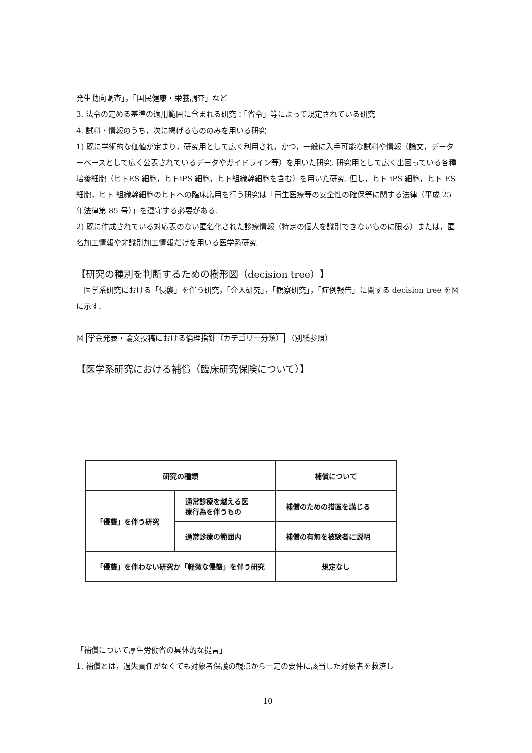発生動向調査」，「国民健康・栄養調査」など
3. 法令の定める基準の適用範囲に含まれる研究：「省令」等によって規定されている研究
4. 試料・情報のうち，次に掲げるもののみを用いる研究
1) 既に学術的な価値が定まり，研究用として広く利用され，かつ，一般に入手可能な試料や情報（論文，データーベースとして広く公表されているデータやガイドライン等）を用いた研究. 研究用として広く出回っている各種培養細胞（ヒトES 細胞，ヒトiPS 細胞，ヒト組織幹細胞を含む）を用いた研究. 但し，ヒト iPS 細胞，ヒト ES 細胞，ヒト 組織幹細胞のヒトへの臨床応用を行う研究は「再生医療等の安全性の確保等に関する法律（平成 25 年法律第 85 号）」を遵守する必要がある.
2) 既に作成されている対応表のない匿名化された診療情報（特定の個人を識別できないものに限る）または，匿名加工情報や非識別加工情報だけを用いる医学系研究
【研究の種別を判断するための樹形図（decision tree）】
　医学系研究における「侵襲」を伴う研究，「介入研究」，「観察研究」，「症例報告」に関する decision tree を図に示す.
図 学会発表・論文投稿における倫理指針（カテゴリー分類） （別紙参照）
【医学系研究における補償（臨床研究保険について）】
| 研究の種類 | | 補償について |
| --- | --- | --- |
| 「侵襲」を伴う研究 | 通常診療を越える医 療行為を伴うもの | 補償のための措置を講じる |
| | 通常診療の範囲内 | 補償の有無を被験者に説明 |
| 「侵襲」を伴わない研究か「軽微な侵襲」を伴う研究 | | 規定なし |
「補償について厚生労働省の具体的な提言」
1. 補償とは，過失責任がなくても対象者保護の観点から一定の要件に該当した対象者を救済し
10